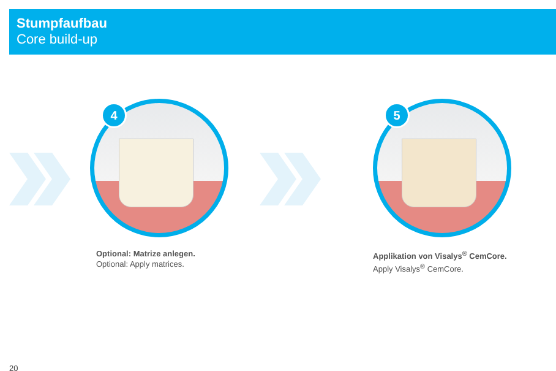Stumpfaufbau
Core build-up
4
Optional: Matrize anlegen.
Optional: Apply matrices.
5
Applikation von Visalys<sup>®</sup> CemCore.
Apply Visalys<sup>®</sup> CemCore.
20